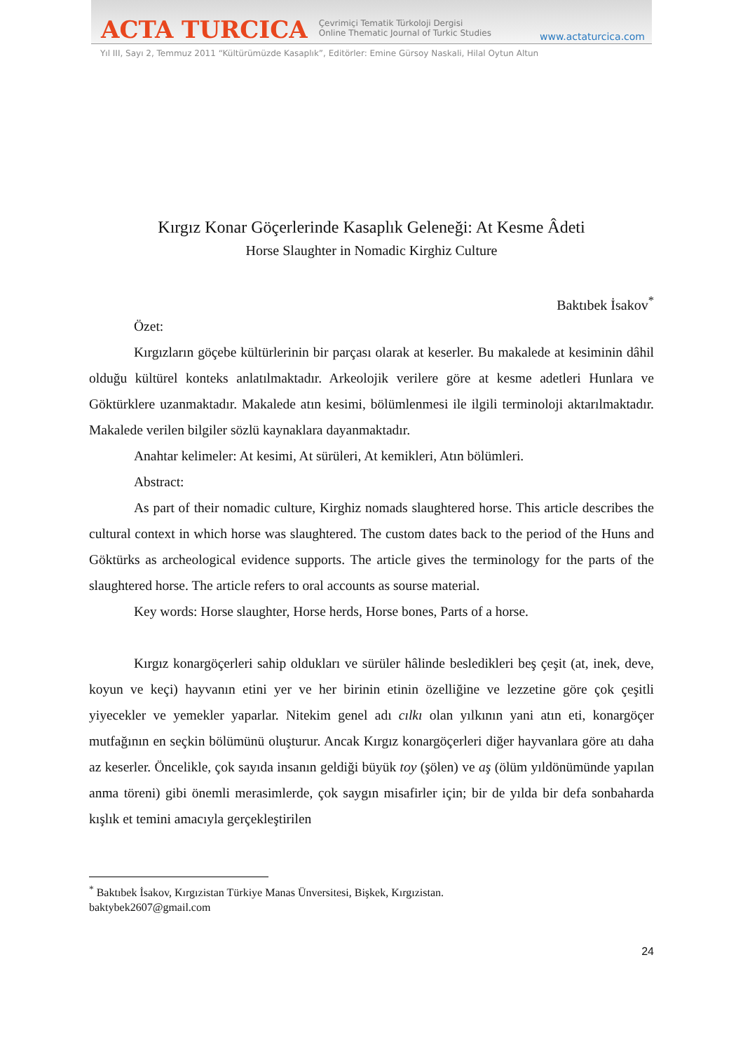ACTA TURCICA Çevrimiçi Tematik Türkoloji Dergisi
Online Thematic Journal of Turkic Studies www.actaturcica.com
Yıl III, Sayı 2, Temmuz 2011 “Kültürümüzde Kasaplık”, Editörler: Emine Gürsoy Naskali, Hilal Oytun Altun
Kırgız Konar Göçerlerinde Kasaplık Geleneği: At Kesme Âdeti
Horse Slaughter in Nomadic Kirghiz Culture
Baktıbek İsakov<sup>*</sup>
Özet:
Kırgızların göçebe kültürlerinin bir parçası olarak at keserler. Bu makalede at kesiminin dâhil olduğu kültürel konteks anlatılmaktadır. Arkeolojik verilere göre at kesme adetleri Hunlara ve Göktürklere uzanmaktadır. Makalede atın kesimi, bölümlenmesi ile ilgili terminoloji aktarılmaktadır. Makalede verilen bilgiler sözlü kaynaklara dayanmaktadır.
Anahtar kelimeler: At kesimi, At sürüleri, At kemikleri, Atın bölümleri.
Abstract:
As part of their nomadic culture, Kirghiz nomads slaughtered horse. This article describes the cultural context in which horse was slaughtered. The custom dates back to the period of the Huns and Göktürks as archeological evidence supports. The article gives the terminology for the parts of the slaughtered horse. The article refers to oral accounts as sourse material.
Key words: Horse slaughter, Horse herds, Horse bones, Parts of a horse.
Kırgız konargöçerleri sahip oldukları ve sürüler hâlinde besledikleri beş çeşit (at, inek, deve, koyun ve keçi) hayvanın etini yer ve her birinin etinin özelliğine ve lezzetine göre çok çeşitli yiyecekler ve yemekler yaparlar. Nitekim genel adı cılkı olan yılkının yani atın eti, konargöçer mutfağının en seçkin bölümünü oluşturur. Ancak Kırgız konargöçerleri diğer hayvanlara göre atı daha az keserler. Öncelikle, çok sayıda insanın geldiği büyük toy (şölen) ve aş (ölüm yıldönümünde yapılan anma töreni) gibi önemli merasimlerde, çok saygın misafirler için; bir de yılda bir defa sonbaharda kışlık et temini amacıyla gerçekleştirilen
<sup>*</sup> Baktıbek İsakov, Kırgızistan Türkiye Manas Ünversitesi, Bişkek, Kırgızistan.
baktybek2607@gmail.com
24